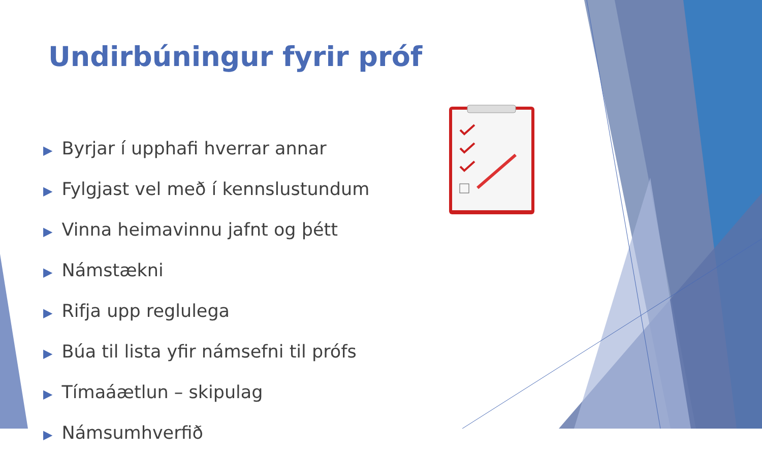Undirbúningur fyrir próf
▶ Byrjar í upphafi hverrar annar
▶ Fylgjast vel með í kennslustundum
▶ Vinna heimavinnu jafnt og þétt
▶ Námstækni
▶ Rifja upp reglulega
▶ Búa til lista yfir námsefni til prófs
▶ Tímaáætlun – skipulag
▶ Námsumhverfið